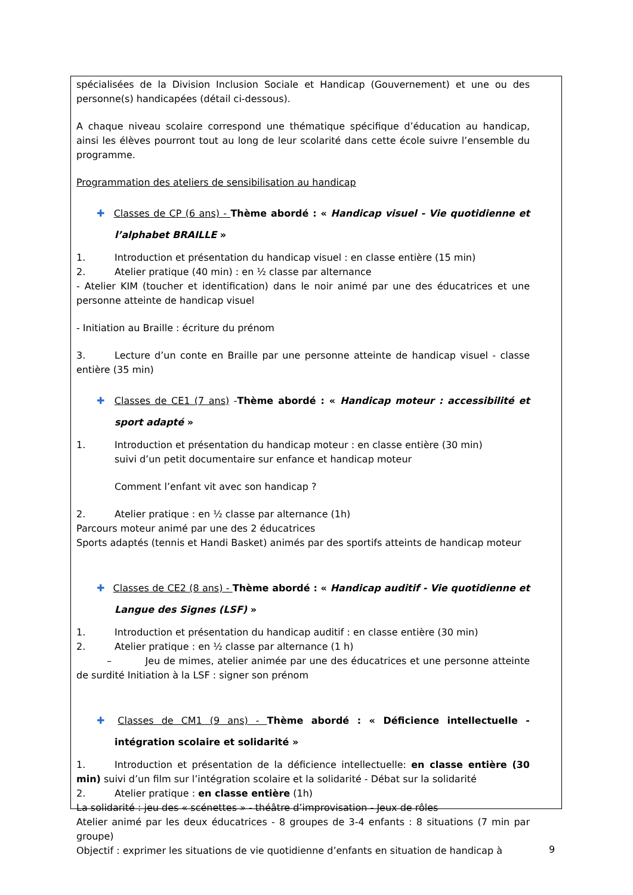spécialisées de la Division Inclusion Sociale et Handicap (Gouvernement) et une ou des personne(s) handicapées (détail ci-dessous).
A chaque niveau scolaire correspond une thématique spécifique d’éducation au handicap, ainsi les élèves pourront tout au long de leur scolarité dans cette école suivre l’ensemble du programme.
Programmation des ateliers de sensibilisation au handicap
✚ Classes de CP (6 ans) - Thème abordé : « Handicap visuel - Vie quotidienne et l’alphabet BRAILLE »
1. Introduction et présentation du handicap visuel : en classe entière (15 min)
2. Atelier pratique (40 min) : en ½ classe par alternance
- Atelier KIM (toucher et identification) dans le noir animé par une des éducatrices et une personne atteinte de handicap visuel
- Initiation au Braille : écriture du prénom
3. Lecture d’un conte en Braille par une personne atteinte de handicap visuel - classe entière (35 min)
✚ Classes de CE1 (7 ans) -Thème abordé : « Handicap moteur : accessibilité et sport adapté »
1. Introduction et présentation du handicap moteur : en classe entière (30 min)
suivi d’un petit documentaire sur enfance et handicap moteur
Comment l’enfant vit avec son handicap ?
2. Atelier pratique : en ½ classe par alternance (1h)
Parcours moteur animé par une des 2 éducatrices
Sports adaptés (tennis et Handi Basket) animés par des sportifs atteints de handicap moteur
✚ Classes de CE2 (8 ans) - Thème abordé : « Handicap auditif - Vie quotidienne et Langue des Signes (LSF) »
1. Introduction et présentation du handicap auditif : en classe entière (30 min)
2. Atelier pratique : en ½ classe par alternance (1 h)
– Jeu de mimes, atelier animée par une des éducatrices et une personne atteinte de surdité Initiation à la LSF : signer son prénom
✚ Classes de CM1 (9 ans) - Thème abordé : « Déficience intellectuelle - intégration scolaire et solidarité »
1. Introduction et présentation de la déficience intellectuelle: en classe entière (30 min) suivi d’un film sur l’intégration scolaire et la solidarité - Débat sur la solidarité
2. Atelier pratique : en classe entière (1h)
La solidarité : jeu des « scénettes » - théâtre d’improvisation - Jeux de rôles
Atelier animé par les deux éducatrices - 8 groupes de 3-4 enfants : 8 situations (7 min par groupe)
Objectif : exprimer les situations de vie quotidienne d’enfants en situation de handicap à
9